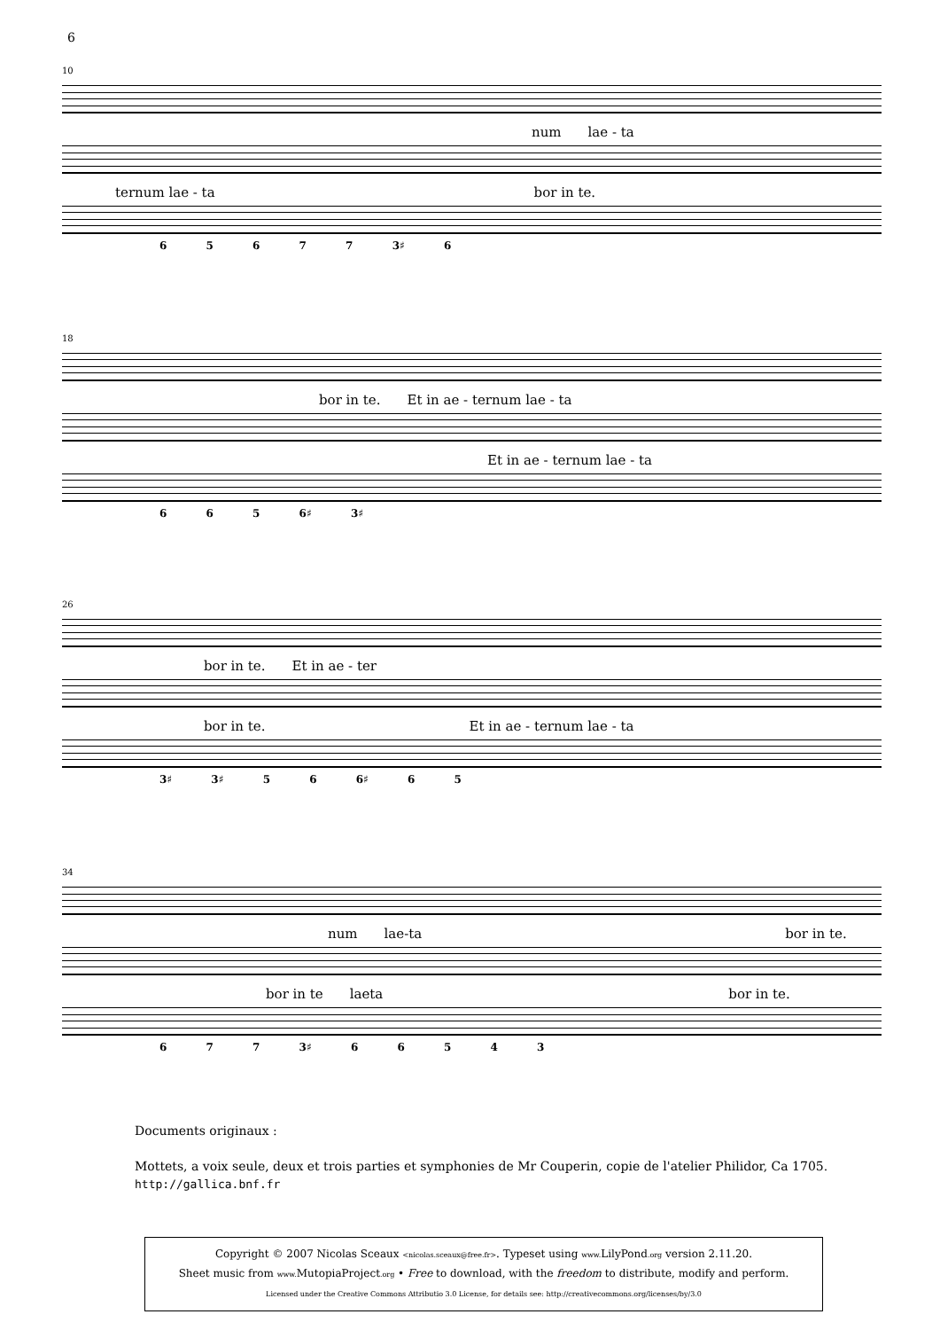6
10
num lae - ta
ternum lae - ta bor in te.
6 5 6 7 7 3♯ 6
18
bor in te. Et in ae - ternum lae - ta
Et in ae - ternum lae - ta
6 6 5 6♯ 3♯
26
bor in te. Et in ae - ter
bor in te. Et in ae - ternum lae - ta
3♯ 3♯ 5 6 6♯ 6 5
34
num lae-ta bor in te.
bor in te laeta bor in te.
6 7 7 3♯ 6 6 5 4 3
Documents originaux :
Mottets, a voix seule, deux et trois parties et symphonies de Mr Couperin, copie de l'atelier Philidor, Ca 1705.
http://gallica.bnf.fr
Copyright © 2007 Nicolas Sceaux <nicolas.sceaux@free.fr>. Typeset using www. LilyPond.org version 2.11.20.
Sheet music from www. MutopiaProject.org • Free to download, with the freedom to distribute, modify and perform.
Licensed under the Creative Commons Attributio 3.0 License, for details see: http://creativecommons.org/licenses/by/3.0